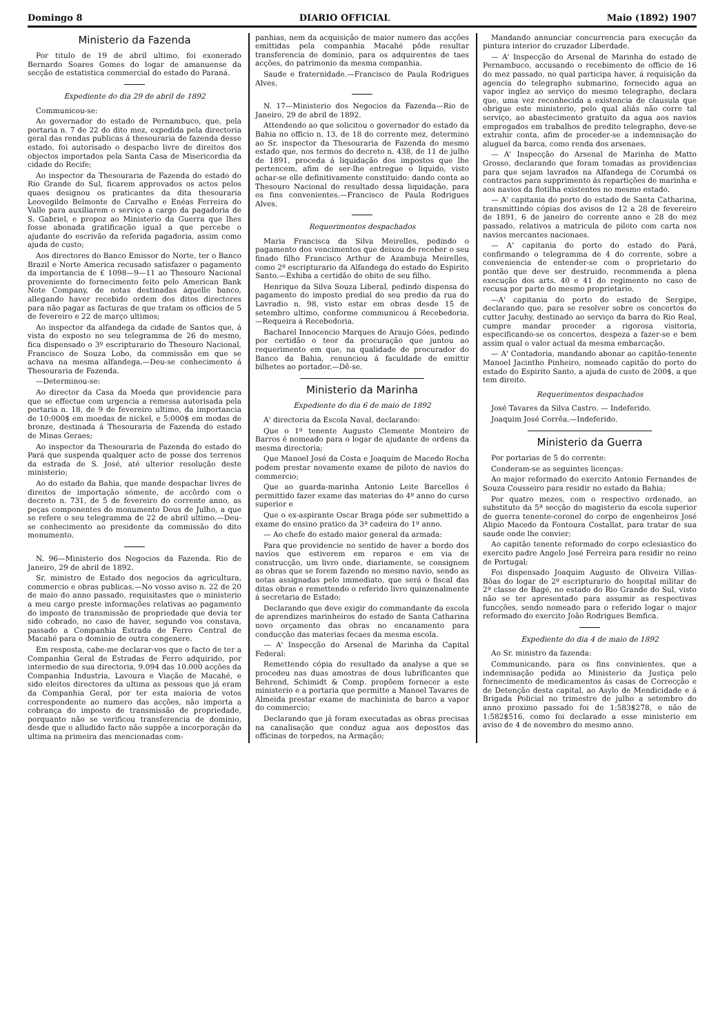Domingo 8 DIARIO OFFICIAL Maio (1892) 1907
Ministerio da Fazenda
Por titulo de 19 de abril ultimo, foi exonerado Bernardo Soares Gomes do logar de amanuense da secção de estatistica commercial do estado do Paraná.
Expediente do dia 29 de abril de 1892
Communicou-se:
Ao governador do estado de Pernambuco, que, pela portaria n. 7 de 22 do dito mez, expedida pela directoria geral das rendas publicas á thesouraria de fazenda desse estado, foi autorisado o despacho livre de direitos dos objectos importados pela Santa Casa de Misericordia da cidade do Recife;
Ao inspector da Thesouraria de Fazenda do estado do Rio Grande do Sul, ficarem approvados os actos pelos quaes designou os praticantes da dita thesouraria Leovegildo Belmonte de Carvalho e Enéas Ferreira do Valle para auxiliarem o serviço a cargo da pagadoria de S. Gabriel, e propoz ao Ministerio da Guerra que lhes fosse abonada gratificação igual a que percebe o ajudante do escrivão da referida pagadoria, assim como ajuda de custo;
Aos directores do Banco Emissor do Norte, ter o Banco Brazil e Norte America recusado satisfazer o pagamento da importancia de £ 1098—9—11 ao Thesouro Nacional proveniente do fornecimento feito pelo American Bank Note Company, de notas destinadas áquelle banco, allegando haver recebido ordem dos ditos directores para não pagar as facturas de que tratam os officios de 5 de fevereiro e 22 de março ultimos;
Ao inspector da alfandega da cidade de Santos que, á vista do exposto no seu telegramma de 26 do mesmo, fica dispensado o 3º escripturario do Thesouro Nacional, Francisco de Souza Lobo, da commissão em que se achava na mesma alfandega.—Deu-se conhecimento á Thesouraria de Fazenda.
—Determinou-se:
Ao director da Casa da Moeda que providencie para que se effectue com urgencia a remessa autorisada pela portaria n. 18, de 9 de fevereiro ultimo, da importancia de 10:000$ em moedas de nickel, e 5:000$ em modas de bronze, destinada á Thesouraria de Fazenda do estado de Minas Geraes;
Ao inspector da Thesouraria de Fazenda do estado do Pará que suspenda qualquer acto de posse dos terrenos da estrada de S. José, até ulterior resolução deste ministerio;
Ao do estado da Bahia, que mande despachar livres de direitos de importação sómente, de accôrdo com o decreto n. 731, de 5 de fevereiro do corrente anno, as peças componentes do monumento Dous de Julho, a que se refere o seu telegramma de 22 de abril ultimo.—Deu-se conhecimento ao presidente da commissão do dito monumento.
N. 96—Ministerio dos Negocios da Fazenda. Rio de Janeiro, 29 de abril de 1892.
Sr. ministro de Estado dos negocios da agricultura, commercio e obras publicas.—No vosso aviso n. 22 de 20 de maio do anno passado, requisitastes que o ministerio a meu cargo preste informações relativas ao pagamento do imposto de transmissão de propriedade que devia ter sido cobrado, no caso de haver, segundo vos constava, passado a Companhia Estrada de Ferro Central de Macahé para o dominio de outra congenere.
Em resposta, cabe-me declarar-vos que o facto de ter a Companhia Geral de Estradas de Ferro adquirido, por intermedio de sua directoria, 9.094 das 10.000 acções da Companhia Industria, Lavoura e Viação de Macahé, e sido eleitos directores da ultima as pessoas que já eram da Companhia Geral, por ter esta maioria de votos correspondente ao numero das acções, não importa a cobrança do imposto de transmissão de propriedade, porquanto não se verificou transferencia de dominio, desde que o alludido facto não suppõe a incorporação da ultima na primeira das mencionadas com-
panhias, nem da acquisição de maior numero das acções emittidas pela companhia Macahé pôde resultar transferencia de dominio, para os adquirentes de taes acções, do patrimonio da mesma companhia.
Saude e fraternidade.—Francisco de Paula Rodrigues Alves.
N. 17—Ministerio dos Negocios da Fazenda—Rio de Janeiro, 29 de abril de 1892.
Attendendo ao que solicitou o governador do estado da Bahia no officio n. 13, de 18 do corrente mez, determino ao Sr. inspector da Thesouraria de Fazenda do mesmo estado que, nos termos do decreto n. 438, de 11 de julho de 1891, proceda á liquidação dos impostos que lhe pertencem, afim de ser-lhe entregue o liquido, visto achar-se elle definitivamente constituido: dando conta ao Thesouro Nacional do resultado dessa liquidação, para os fins convenientes.—Francisco de Paula Rodrigues Alves.
Requerimentos despachados
Maria Francisca da Silva Meirelles, pedindo o pagamento dos vencimentos que deixou de receber o seu finado filho Francisco Arthur de Azambuja Meirelles, como 2º escripturario da Alfandega do estado do Espirito Santo.—Exhiba a certidão de obito de seu filho.
Henrique da Silva Souza Liberal, pedindo dispensa do pagamento do imposto predial do seu predio da rua do Lavradio n. 98, visto estar em obras desde 15 de setembro ultimo, conforme communicou á Recebedoria.—Requeira á Recebedoria.
Bacharel Innocencio Marques de Araujo Góes, pedindo por certidão o teor da procuração que juntou ao requerimento em que, na qualidade de procurador do Banco da Bahia, renunciou á faculdade de emittir bilhetes ao portador.—Dê-se.
Ministerio da Marinha
Expediente do dia 6 de maio de 1892
A' directoria da Escola Naval, declarando:
Que o 1º tenente Augusto Clemente Monteiro de Barros é nomeado para o logar de ajudante de ordens da mesma directoria;
Que Manoel José da Costa e Joaquim de Macedo Rocha podem prestar novamente exame de piloto de navios do commercio;
Que ao guarda-marinha Antonio Leite Barcellos é permittido fazer exame das materias do 4º anno do curso superior e
Que o ex-aspirante Oscar Braga póde ser submettido a exame do ensino pratico da 3ª cadeira do 1º anno.
— Ao chefe do estado maior general da armada:
Para que providencie no sentido de haver a bordo dos navios que estiverem em reparos e em via de construcção, um livro onde, diariamente, se consignem as obras que se forem fazendo no mesmo navio, sendo as notas assignadas pelo immediato, que será o fiscal das ditas obras e remettendo o referido livro quinzenalmente á secretaria de Estado;
Declarando que deve exigir do commandante da escola de aprendizes marinheiros do estado de Santa Catharina novo orçamento das obras no encanamento para conducção das materias fecaes da mesma escola.
— A' Inspecção do Arsenal de Marinha da Capital Federal:
Remettendo cópia do resultado da analyse a que se procedeu nas duas amostras de dous lubrificantes que Behrend, Schimidt & Comp. propõem fornecer a este ministerio e a portaria que permitte a Manoel Tavares de Almeida prestar exame de machinista de barco a vapor do commercio;
Declarando que já foram executadas as obras precisas na canalisação que conduz agua aos depositos das officinas de torpedos, na Armação;
Mandando annunciar concurrencia para execução da pintura interior do cruzador Liberdade.
— A' Inspecção do Arsenal de Marinha do estado de Pernambuco, accusando o recebimento de officio de 16 do mez passado, no qual participa haver, á requisição da agencia do telegrapho submarino, fornecido agua ao vapor inglez ao serviço do mesmo telegrapho, declara que, uma vez reconhecida a existencia de clausula que obrigue este ministerio, pelo qual aliás não corre tal serviço, ao abastecimento gratuito da agua aos navios empregados em trabalhos de predito telegrapho, deve-se extrahir conta, afim de proceder-se a indemnisação do aluguel da barca, como renda dos arsenaes.
— A' Inspecção do Arsenal de Marinha de Matto Grosso, declarando que foram tomadas as providencias para que sejam lavrados na Alfandega de Corumbá os contractos para supprimento ás repartições de marinha e aos navios da flotilha existentes no mesmo estado.
— A' capitania do porto do estado de Santa Catharina, transmittindo cópias dos avisos de 12 a 28 de fevereiro de 1891, 6 de janeiro do corrente anno e 28 do mez passado, relativos a matricula de piloto com carta nos navios mercantes nacionaes.
— A' capitania do porto do estado do Pará, confirmando o telegramma de 4 do corrente, sobre a conveniencia de entender-se com o proprietario do pontão que deve ser destruido, recommenda a plena execução dos arts. 40 e 41 do regimento no caso de recusa por parte do mesmo proprietario.
—A' capitania do porto do estado de Sergipe, declarando que, para se resolver sobre os concertos do cutter Jacuhy, destinado ao serviço da barra do Rio Real, cumpre mandar proceder a rigorosa visitoria, especificando-se os concertos, despeza a fazer-se e bem assim qual o valor actual da mesma embarcação.
— A' Contadoria, mandando abonar ao capitão-tenente Manoel Jacintho Pinheiro, nomeado capitão do porto do estado do Espirito Santo, a ajuda de custo de 200$, a que tem direito.
Requerimentos despachados
José Tavares da Silva Castro. — Indeferido.
Joaquim José Corrêa.—Indeferido.
Ministerio da Guerra
Por portarias de 5 do corrente:
Conderam-se as seguintes licenças:
Ao major reformado do exercito Antonio Fernandes de Souza Cousseiro para residir no estado da Bahia;
Por quatro mezes, com o respectivo ordenado, ao substituto da 5ª secção do magisterio da escola superior de guerra tenente-coronel do corpo de engenheiros José Alipio Macedo da Fontoura Costallat, para tratar de sua saude onde lhe convier;
Ao capitão tenente reformado do corpo eclesiastico do exercito padre Angelo José Ferreira para residir no reino de Portugal;
Foi dispensado Joaquim Augusto de Oliveira Villas-Bôas do logar de 2º escripturario do hospital militar de 2ª classe de Bagé, no estado do Rio Grande do Sul, visto não se ter apresentado para assumir as respectivas funcções, sendo nomeado para o referido logar o major reformado do exercito João Rodrigues Bemfica.
Expediente do dia 4 de maio de 1892
Ao Sr. ministro da fazenda:
Communicando, para os fins convinientes, que a indemnisação pedida ao Ministerio da Justiça pelo fornecimento de medicamentos ás casas de Correcção e de Detenção desta capital, ao Asylo de Mendicidade e á Brigada Policial no trimestre de julho a setembro do anno proximo passado foi de 1:583$278, e não de 1:582$516, como foi declarado a esse ministerio em aviso de 4 de novembro do mesmo anno.